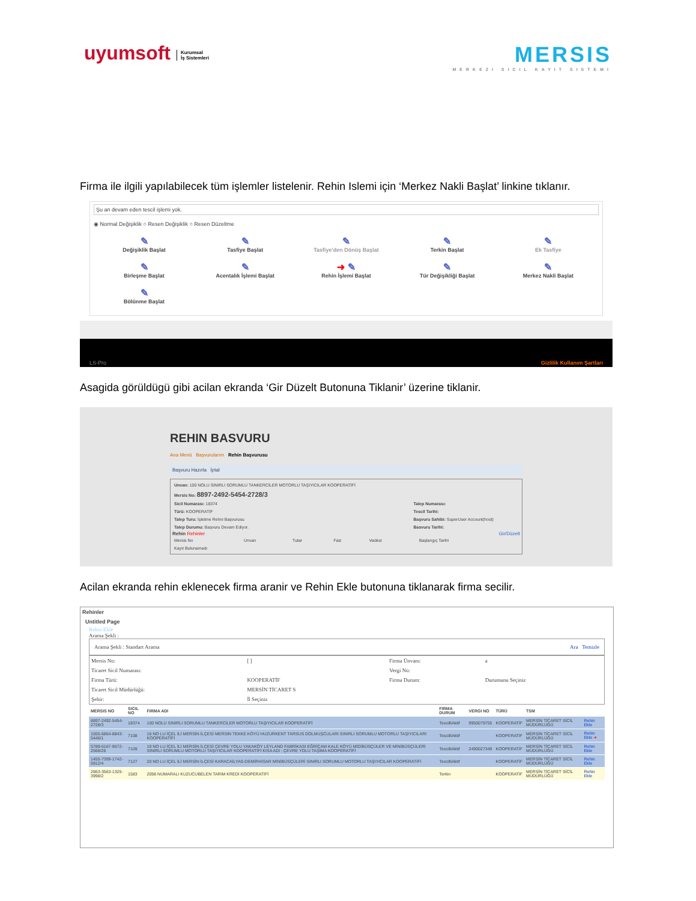uyumsoft Kurumsal
İş Sistemleri
MERSIS
MERKEZI SICIL KAYIT SISTEMI
Firma ile ilgili yapılabilecek tüm işlemler listelenir. Rehin Islemi için ‘Merkez Nakli Başlat’ linkine tıklanır.
Şu an devam eden tescil işlemi yok.
◉ Normal Değişiklik ○ Resen Değişiklik ○ Resen Düzeltme
✎
Değişiklik Başlat
✎
Tasfiye Başlat
✎
Tasfiye'den Dönüş Başlat
✎
Terkin Başlat
✎
Ek Tasfiye
✎
Birleşme Başlat
✎
Acentalık İşlemi Başlat
➜ ✎
Rehin İşlemi Başlat
✎
Tür Değişikliği Başlat
✎
Merkez Nakli Başlat
✎
Bölünme Başlat
LS-Pro Gizlilik Kullanım Şartları
Asagida görüldügü gibi acilan ekranda ‘Gir Düzelt Butonuna Tiklanir’ üzerine tiklanir.
REHIN BASVURU
Ana Menü Başvurularım Rehin Başvurusu
Başvuru Hazırla İptal
| Unvan: 100 NOLU SINIRLI SORUMLU TANKERCİLER MOTORLU TAŞIYICILAR KOOPERATİFİ | |
| Mersis No: 8897-2492-5454-2728/3 | |
| Sicil Numarası: 18374 | Talep Numarası: |
| Türü: KOOPERATİF | Tescil Tarihi: |
| Talep Turu: İşletme Rehni Başvurusu | Başvuru Sahibi: SuperUser Account(host) |
| Talep Durumu: Başvuru Devam Ediyor. | Basvuru Tarihi: |
Rehin Rehinler Gir/Düzelt
| Mersis No | Unvan | Tutar | Faiz | Vadesi | Başlangıç Tarihi |
| Kayıt Bulunamadı | | | | | |
Acilan ekranda rehin eklenecek firma aranir ve Rehin Ekle butonuna tiklanarak firma secilir.
Rehinler
Untitled Page
Rehin Ekle
Arama Şekli :
Arama Şekli : Standart Arama Ara Temizle
| Mersis No: | [ ] | Firma Ünvanı: | a |
| Ticaret Sicil Numarası: | | Vergi No: | |
| Firma Türü: | KOOPERATİF | Firma Durum: | Durumunu Seçiniz |
| Ticaret Sicil Müdürlüğü: | MERSİN TİCARET S | | |
| Şehir: | İl Seçiniz | | |
| MERSIS NO | SICIL NO | FIRMA ADI | FIRMA DURUM | VERGI NO | TÜRÜ | TSM | |
| --- | --- | --- | --- | --- | --- | --- | --- |
| 8897-2492-5454-2728/3 | 18374 | 100 NOLU SINIRLI SORUMLU TANKERCİLER MOTORLU TAŞIYICILAR KOOPERATİFİ | TescilliAktif | 9950079755 | KOOPERATİF | MERSİN TİCARET SİCİL MÜDÜRLÜĞÜ | Rehin Ekle |
| 1555-6864-8843-5446/1 | 7108 | 16 NO LU İÇEL İLİ MERSİN İLÇESİ MERSİN TEKKE KÖYÜ HUZURKENT TARSUS DOLMUŞCULARI SINIRLI SORUMLU MOTORLU TAŞIYICILARI KOOPERATİFİ | TescilliAktif | | KOOPERATİF | MERSİN TİCARET SİCİL MÜDÜRLÜĞÜ | Rehin Ekle ➜ |
| 5789-6167-9672-2566/26 | 7109 | 19 NO LU İÇEL İLİ MERSİN İLÇESİ ÇEVRE YOLU YAKAKÖY LEYLAND FABRİKASI EĞRİÇAM KALE KÖYÜ MİDİBÜSÇÜLER VE MİNİBÜSÇÜLERİ SINIRLI SORUMLU MOTORLU TAŞIYICILAR KOOPERATİFİ KISA ADI : ÇEVRE YOLU TAŞIMA KOOPERATİFİ | TescilliAktif | 2490027349 | KOOPERATİF | MERSİN TİCARET SİCİL MÜDÜRLÜĞÜ | Rehin Ekle |
| 1455-7399-1742-5912/4 | 7127 | 20 NO LU İÇEL İLİ MERSİN İLÇESİ KARACAİLYAS-DEMİRHİSAR MİNİBÜSÇÜLERİ SINIRLI SORUMLU MOTORLU TAŞIYICILAR KOOPERATİFİ | TescilliAktif | | KOOPERATİF | MERSİN TİCARET SİCİL MÜDÜRLÜĞÜ | Rehin Ekle |
| 2863-3563-1325-3998/2 | 1583 | 2098 NUMARALI KUZUCUBELEN TARIM KREDİ KOOPERATİFİ | Terkin | | KOOPERATİF | MERSİN TİCARET SİCİL MÜDÜRLÜĞÜ | Rehin Ekle |